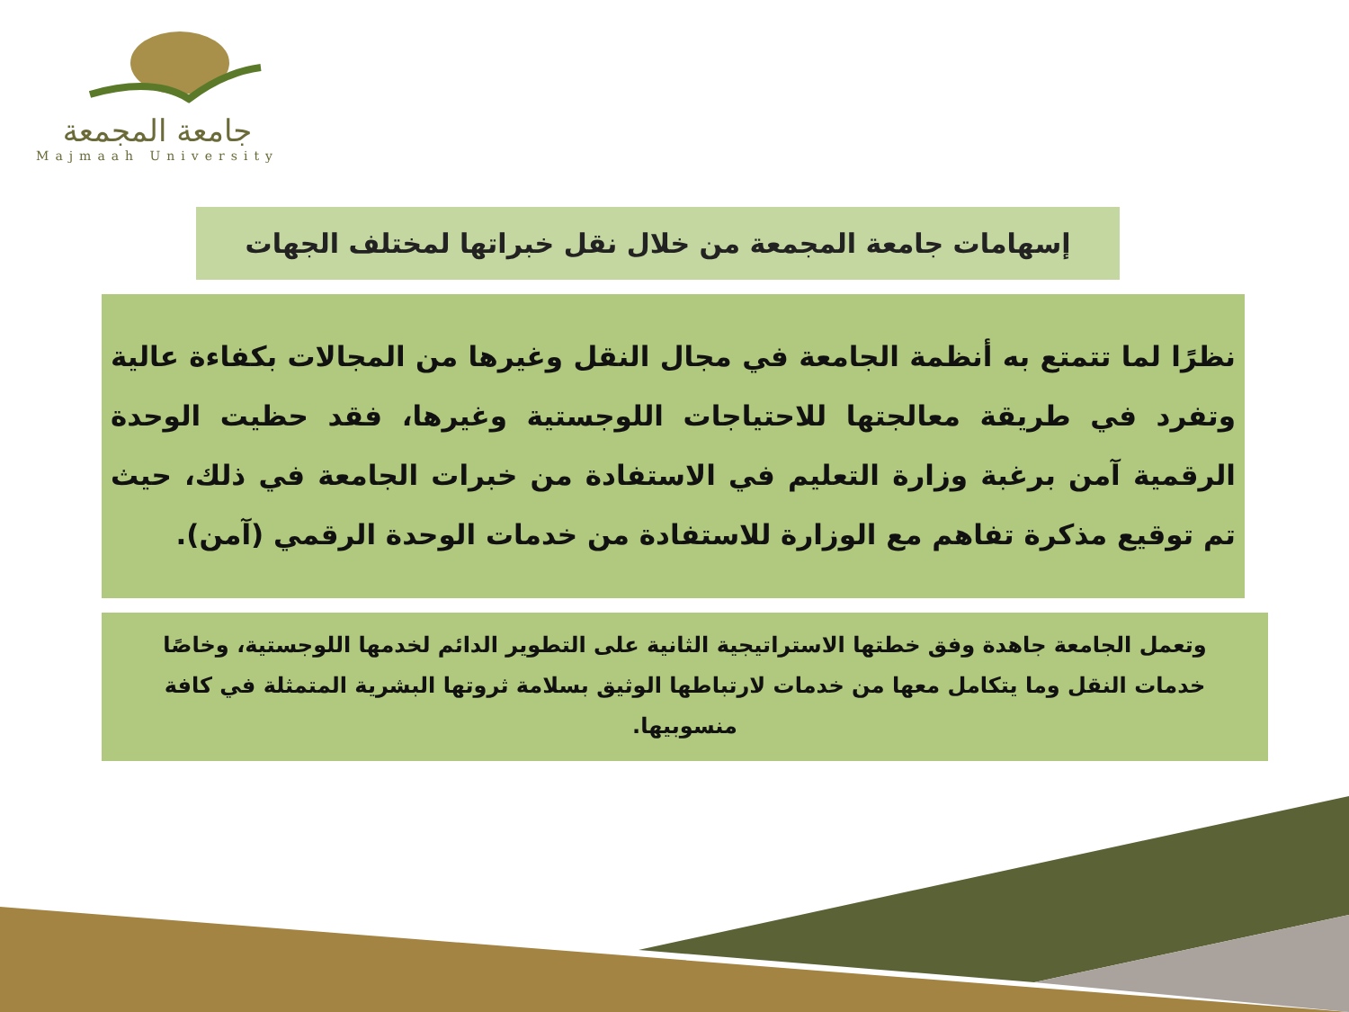جامعة المجمعة
Majmaah University
إسهامات جامعة المجمعة من خلال نقل خبراتها لمختلف الجهات
نظرًا لما تتمتع به أنظمة الجامعة في مجال النقل وغيرها من المجالات بكفاءة عالية وتفرد في طريقة معالجتها للاحتياجات اللوجستية وغيرها، فقد حظيت الوحدة الرقمية آمن برغبة وزارة التعليم في الاستفادة من خبرات الجامعة في ذلك، حيث تم توقيع مذكرة تفاهم مع الوزارة للاستفادة من خدمات الوحدة الرقمي (آمن).
وتعمل الجامعة جاهدة وفق خطتها الاستراتيجية الثانية على التطوير الدائم لخدمها اللوجستية، وخاصًا خدمات النقل وما يتكامل معها من خدمات لارتباطها الوثيق بسلامة ثروتها البشرية المتمثلة في كافة منسوبيها.